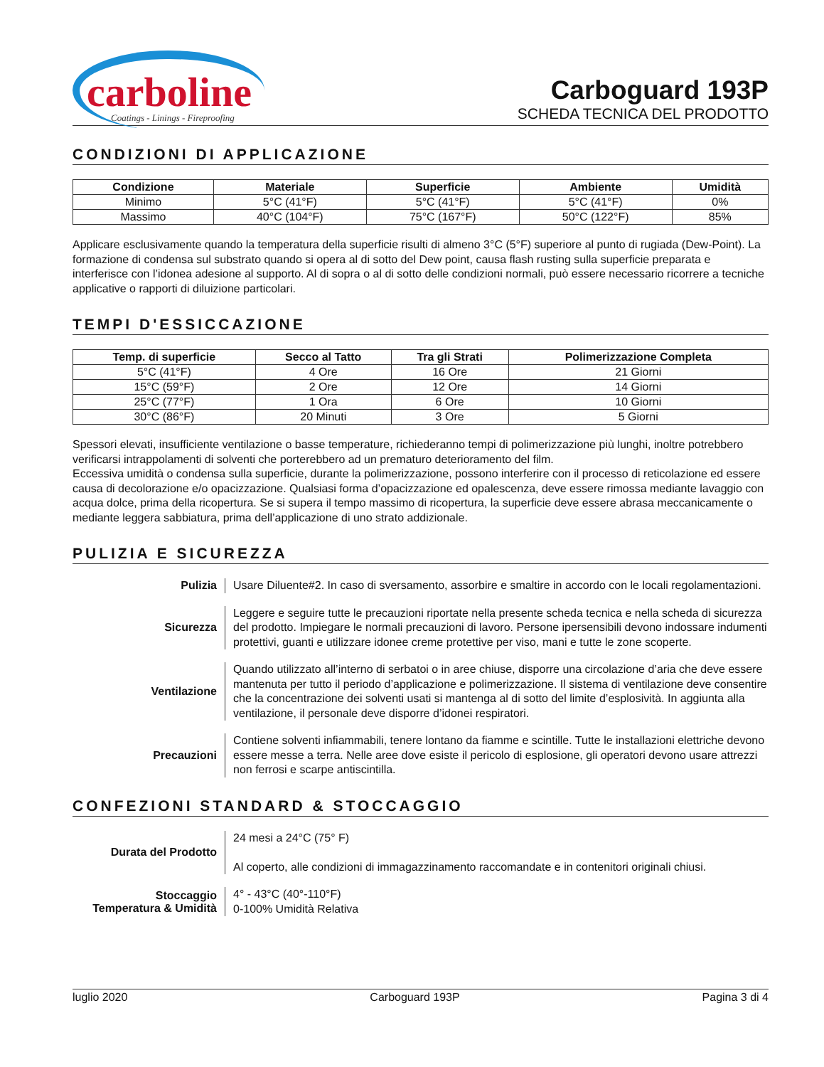carboline
Coatings - Linings - Fireproofing
Carboguard 193P
SCHEDA TECNICA DEL PRODOTTO
CONDIZIONI DI APPLICAZIONE
| Condizione | Materiale | Superficie | Ambiente | Umidità |
| --- | --- | --- | --- | --- |
| Minimo | 5°C (41°F) | 5°C (41°F) | 5°C (41°F) | 0% |
| Massimo | 40°C (104°F) | 75°C (167°F) | 50°C (122°F) | 85% |
Applicare esclusivamente quando la temperatura della superficie risulti di almeno 3°C (5°F) superiore al punto di rugiada (Dew-Point). La formazione di condensa sul substrato quando si opera al di sotto del Dew point, causa flash rusting sulla superficie preparata e interferisce con l’idonea adesione al supporto. Al di sopra o al di sotto delle condizioni normali, può essere necessario ricorrere a tecniche applicative o rapporti di diluizione particolari.
TEMPI D'ESSICCAZIONE
| Temp. di superficie | Secco al Tatto | Tra gli Strati | Polimerizzazione Completa |
| --- | --- | --- | --- |
| 5°C (41°F) | 4 Ore | 16 Ore | 21 Giorni |
| 15°C (59°F) | 2 Ore | 12 Ore | 14 Giorni |
| 25°C (77°F) | 1 Ora | 6 Ore | 10 Giorni |
| 30°C (86°F) | 20 Minuti | 3 Ore | 5 Giorni |
Spessori elevati, insufficiente ventilazione o basse temperature, richiederanno tempi di polimerizzazione più lunghi, inoltre potrebbero verificarsi intrappolamenti di solventi che porterebbero ad un prematuro deterioramento del film.
Eccessiva umidità o condensa sulla superficie, durante la polimerizzazione, possono interferire con il processo di reticolazione ed essere causa di decolorazione e/o opacizzazione. Qualsiasi forma d’opacizzazione ed opalescenza, deve essere rimossa mediante lavaggio con acqua dolce, prima della ricopertura. Se si supera il tempo massimo di ricopertura, la superficie deve essere abrasa meccanicamente o mediante leggera sabbiatura, prima dell’applicazione di uno strato addizionale.
PULIZIA E SICUREZZA
Pulizia
Usare Diluente#2. In caso di sversamento, assorbire e smaltire in accordo con le locali regolamentazioni.
Sicurezza
Leggere e seguire tutte le precauzioni riportate nella presente scheda tecnica e nella scheda di sicurezza del prodotto. Impiegare le normali precauzioni di lavoro. Persone ipersensibili devono indossare indumenti protettivi, guanti e utilizzare idonee creme protettive per viso, mani e tutte le zone scoperte.
Ventilazione
Quando utilizzato all’interno di serbatoi o in aree chiuse, disporre una circolazione d’aria che deve essere mantenuta per tutto il periodo d’applicazione e polimerizzazione. Il sistema di ventilazione deve consentire che la concentrazione dei solventi usati si mantenga al di sotto del limite d’esplosività. In aggiunta alla ventilazione, il personale deve disporre d’idonei respiratori.
Precauzioni
Contiene solventi infiammabili, tenere lontano da fiamme e scintille. Tutte le installazioni elettriche devono essere messe a terra. Nelle aree dove esiste il pericolo di esplosione, gli operatori devono usare attrezzi non ferrosi e scarpe antiscintilla.
CONFEZIONI STANDARD & STOCCAGGIO
Durata del Prodotto
24 mesi a 24°C (75° F)
Al coperto, alle condizioni di immagazzinamento raccomandate e in contenitori originali chiusi.
Stoccaggio
Temperatura & Umidità
4° - 43°C (40°-110°F)
0-100% Umidità Relativa
luglio 2020 Carboguard 193P Pagina 3 di 4